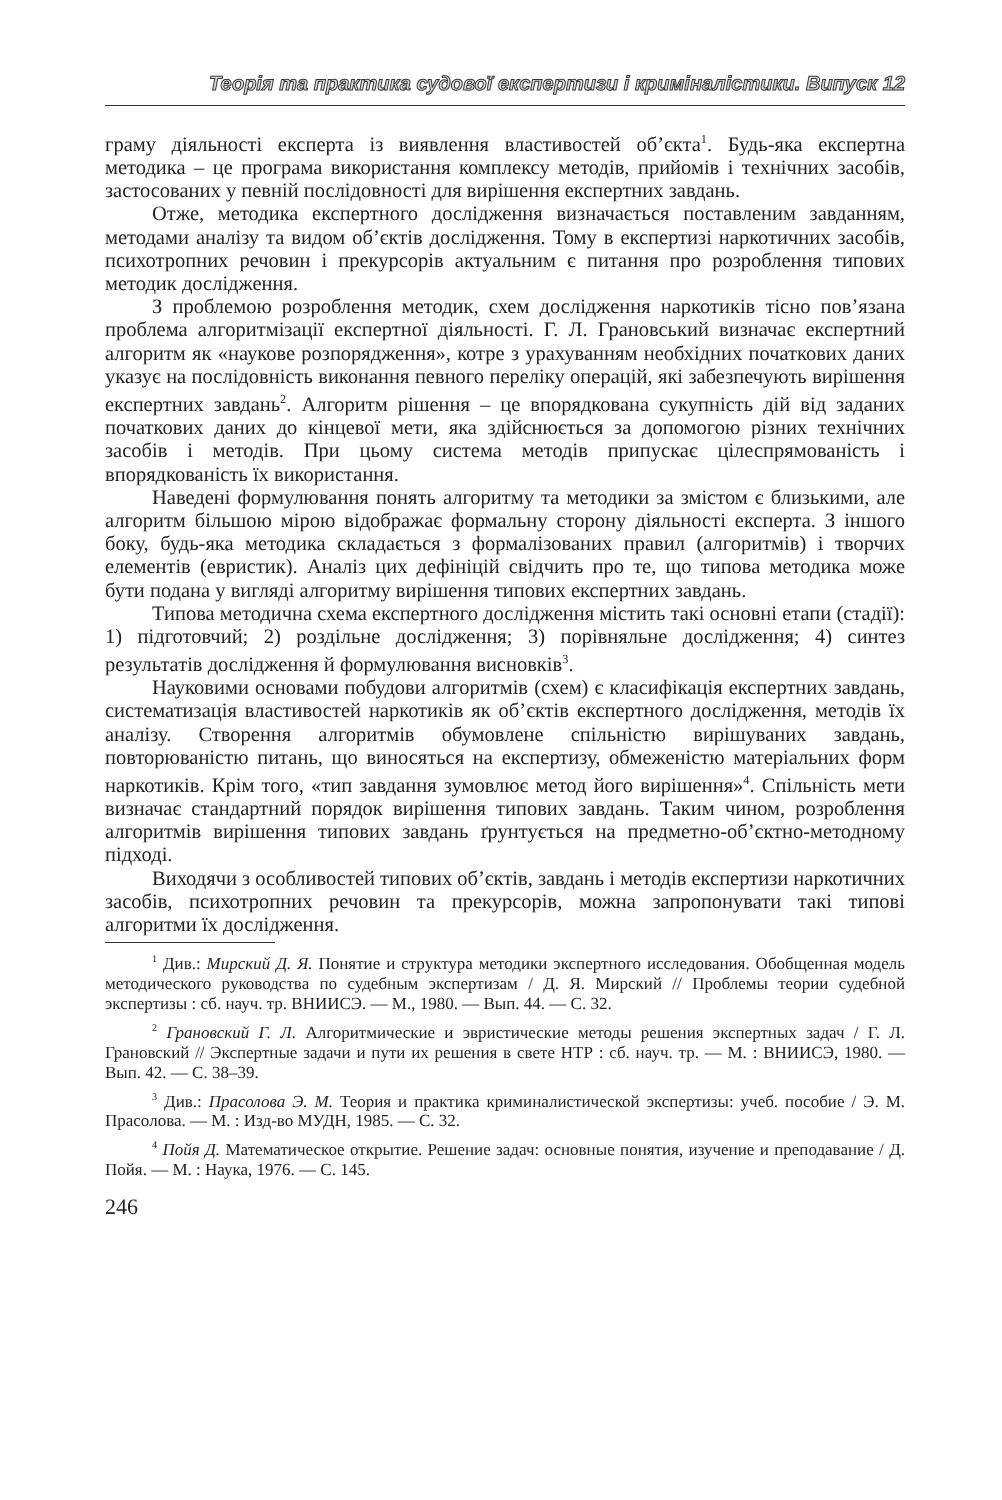Теорія та практика судової експертизи і криміналістики. Випуск 12
граму діяльності експерта із виявлення властивостей об’єкта<sup>1</sup>. Будь-яка експертна методика – це програма використання комплексу методів, прийомів і технічних засобів, застосованих у певній послідовності для вирішення експертних завдань.
Отже, методика експертного дослідження визначається поставленим завданням, методами аналізу та видом об’єктів дослідження. Тому в експертизі наркотичних засобів, психотропних речовин і прекурсорів актуальним є питання про розроблення типових методик дослідження.
З проблемою розроблення методик, схем дослідження наркотиків тісно пов’язана проблема алгоритмізації експертної діяльності. Г. Л. Грановський визначає експертний алгоритм як «наукове розпорядження», котре з урахуванням необхідних початкових даних указує на послідовність виконання певного переліку операцій, які забезпечують вирішення експертних завдань<sup>2</sup>. Алгоритм рішення – це впорядкована сукупність дій від заданих початкових даних до кінцевої мети, яка здійснюється за допомогою різних технічних засобів і методів. При цьому система методів припускає цілеспрямованість і впорядкованість їх використання.
Наведені формулювання понять алгоритму та методики за змістом є близькими, але алгоритм більшою мірою відображає формальну сторону діяльності експерта. З іншого боку, будь-яка методика складається з формалізованих правил (алгоритмів) і творчих елементів (евристик). Аналіз цих дефініцій свідчить про те, що типова методика може бути подана у вигляді алгоритму вирішення типових експертних завдань.
Типова методична схема експертного дослідження містить такі основні етапи (стадії): 1) підготовчий; 2) роздільне дослідження; 3) порівняльне дослідження; 4) синтез результатів дослідження й формулювання висновків<sup>3</sup>.
Науковими основами побудови алгоритмів (схем) є класифікація експертних завдань, систематизація властивостей наркотиків як об’єктів експертного дослідження, методів їх аналізу. Створення алгоритмів обумовлене спільністю вирішуваних завдань, повторюваністю питань, що виносяться на експертизу, обмеженістю матеріальних форм наркотиків. Крім того, «тип завдання зумовлює метод його вирішення»<sup>4</sup>. Спільність мети визначає стандартний порядок вирішення типових завдань. Таким чином, розроблення алгоритмів вирішення типових завдань ґрунтується на предметно-об’єктно-методному підході.
Виходячи з особливостей типових об’єктів, завдань і методів експертизи наркотичних засобів, психотропних речовин та прекурсорів, можна запропонувати такі типові алгоритми їх дослідження.
<sup>1</sup> Див.: Мирский Д. Я. Понятие и структура методики экспертного исследования. Обобщенная модель методического руководства по судебным экспертизам / Д. Я. Мирский // Проблемы теории судебной экспертизы : сб. науч. тр. ВНИИСЭ. — М., 1980. — Вып. 44. — С. 32.
<sup>2</sup> Грановский Г. Л. Алгоритмические и эвристические методы решения экспертных задач / Г. Л. Грановский // Экспертные задачи и пути их решения в свете НТР : сб. науч. тр. — М. : ВНИИСЭ, 1980. — Вып. 42. — С. 38–39.
<sup>3</sup> Див.: Прасолова Э. М. Теория и практика криминалистической экспертизы: учеб. пособие / Э. М. Прасолова. — М. : Изд-во МУДН, 1985. — С. 32.
<sup>4</sup> Пойя Д. Математическое открытие. Решение задач: основные понятия, изучение и преподавание / Д. Пойя. — М. : Наука, 1976. — С. 145.
246